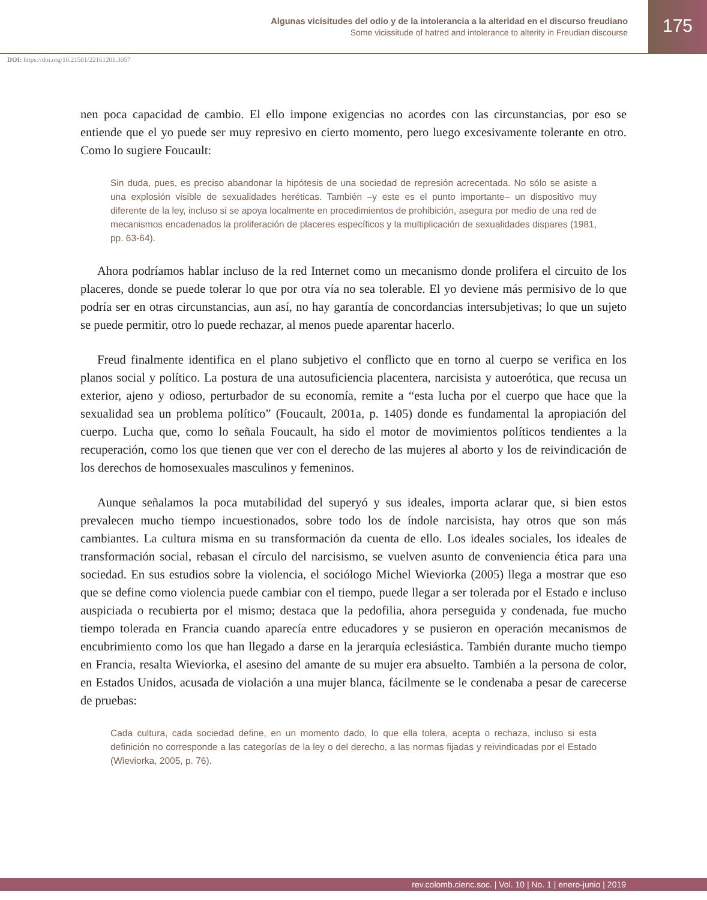Algunas vicisitudes del odio y de la intolerancia a la alteridad en el discurso freudiano
Some vicissitude of hatred and intolerance to alterity in Freudian discourse
175
DOI: https://doi.org/10.21501/22161201.3057
nen poca capacidad de cambio. El ello impone exigencias no acordes con las circunstancias, por eso se entiende que el yo puede ser muy represivo en cierto momento, pero luego excesivamente tolerante en otro. Como lo sugiere Foucault:
Sin duda, pues, es preciso abandonar la hipótesis de una sociedad de represión acrecentada. No sólo se asiste a una explosión visible de sexualidades heréticas. También –y este es el punto importante– un dispositivo muy diferente de la ley, incluso si se apoya localmente en procedimientos de prohibición, asegura por medio de una red de mecanismos encadenados la proliferación de placeres específicos y la multiplicación de sexualidades dispares (1981, pp. 63-64).
Ahora podríamos hablar incluso de la red Internet como un mecanismo donde prolifera el circuito de los placeres, donde se puede tolerar lo que por otra vía no sea tolerable. El yo deviene más permisivo de lo que podría ser en otras circunstancias, aun así, no hay garantía de concordancias intersubjetivas; lo que un sujeto se puede permitir, otro lo puede rechazar, al menos puede aparentar hacerlo.
Freud finalmente identifica en el plano subjetivo el conflicto que en torno al cuerpo se verifica en los planos social y político. La postura de una autosuficiencia placentera, narcisista y autoerótica, que recusa un exterior, ajeno y odioso, perturbador de su economía, remite a “esta lucha por el cuerpo que hace que la sexualidad sea un problema político” (Foucault, 2001a, p. 1405) donde es fundamental la apropiación del cuerpo. Lucha que, como lo señala Foucault, ha sido el motor de movimientos políticos tendientes a la recuperación, como los que tienen que ver con el derecho de las mujeres al aborto y los de reivindicación de los derechos de homosexuales masculinos y femeninos.
Aunque señalamos la poca mutabilidad del superyó y sus ideales, importa aclarar que, si bien estos prevalecen mucho tiempo incuestionados, sobre todo los de índole narcisista, hay otros que son más cambiantes. La cultura misma en su transformación da cuenta de ello. Los ideales sociales, los ideales de transformación social, rebasan el círculo del narcisismo, se vuelven asunto de conveniencia ética para una sociedad. En sus estudios sobre la violencia, el sociólogo Michel Wieviorka (2005) llega a mostrar que eso que se define como violencia puede cambiar con el tiempo, puede llegar a ser tolerada por el Estado e incluso auspiciada o recubierta por el mismo; destaca que la pedofilia, ahora perseguida y condenada, fue mucho tiempo tolerada en Francia cuando aparecía entre educadores y se pusieron en operación mecanismos de encubrimiento como los que han llegado a darse en la jerarquía eclesiástica. También durante mucho tiempo en Francia, resalta Wieviorka, el asesino del amante de su mujer era absuelto. También a la persona de color, en Estados Unidos, acusada de violación a una mujer blanca, fácilmente se le condenaba a pesar de carecerse de pruebas:
Cada cultura, cada sociedad define, en un momento dado, lo que ella tolera, acepta o rechaza, incluso si esta definición no corresponde a las categorías de la ley o del derecho, a las normas fijadas y reivindicadas por el Estado (Wieviorka, 2005, p. 76).
rev.colomb.cienc.soc. | Vol. 10 | No. 1 | enero-junio | 2019